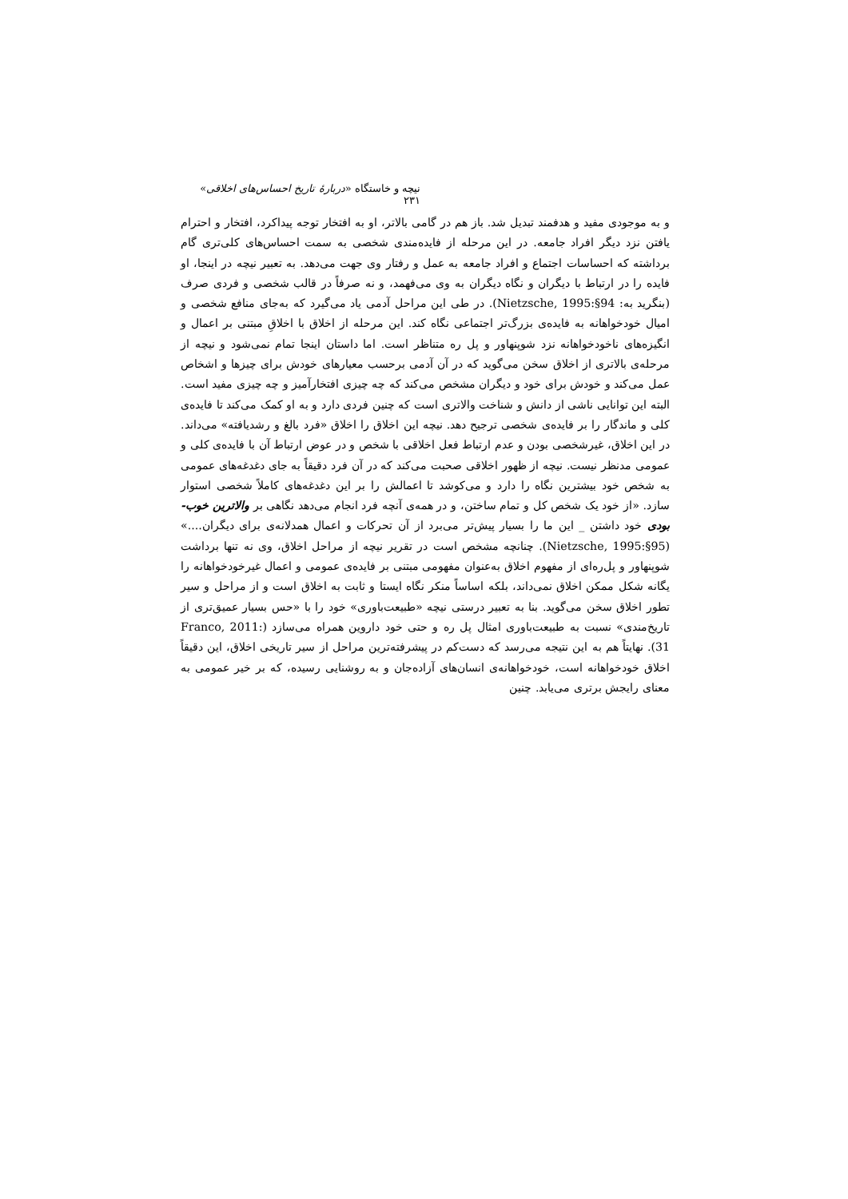نیچه و خاستگاه «دربارهٔ تاریخ احساس‌های اخلاقی» ۲۳۱
و به موجودی مفید و هدفمند تبدیل شد. باز هم در گامی بالاتر، او به افتخار توجه پیداکرد، افتخار و احترام یافتن نزد دیگر افراد جامعه. در این مرحله از فایده‌مندی شخصی به سمت احساس‌های کلی‌تری گام برداشته که احساسات اجتماع و افراد جامعه به عمل و رفتار وی جهت می‌دهد. به تعبیر نیچه در اینجا، او فایده را در ارتباط با دیگران و نگاه دیگران به وی می‌فهمد، و نه صرفاً در قالب شخصی و فردی صرف (بنگرید به: Nietzsche, 1995:§94). در طی این مراحل آدمی یاد می‌گیرد که به‌جای منافع شخصی و امیال خودخواهانه به فایده‌ی بزرگ‌تر اجتماعی نگاه کند. این مرحله از اخلاق با اخلاقِ مبتنی بر اعمال و انگیزه‌های ناخودخواهانه نزد شوپنهاور و پل ره متناظر است. اما داستان اینجا تمام نمی‌شود و نیچه از مرحله‌ی بالاتری از اخلاق سخن می‌گوید که در آن آدمی برحسب معیارهای خودش برای چیزها و اشخاص عمل می‌کند و خودش برای خود و دیگران مشخص می‌کند که چه چیزی افتخارآمیز و چه چیزی مفید است. البته این توانایی ناشی از دانش و شناخت والاتری است که چنین فردی دارد و به او کمک می‌کند تا فایده‌ی کلی و ماندگار را بر فایده‌ی شخصی ترجیح دهد. نیچه این اخلاق را اخلاق «فرد بالغ و رشدیافته» می‌داند. در این اخلاق، غیرشخصی بودن و عدم ارتباط فعل اخلاقی با شخص و در عوض ارتباط آن با فایده‌ی کلی و عمومی مدنظر نیست. نیچه از ظهور اخلاقی صحبت می‌کند که در آن فرد دقیقاً به جای دغدغه‌های عمومی به شخص خود بیشترین نگاه را دارد و می‌کوشد تا اعمالش را بر این دغدغه‌های کاملاً شخصی استوار سازد. «از خود یک شخص کل و تمام ساختن، و در همه‌ی آنچه فرد انجام می‌دهد نگاهی بر والاترین خوب-بودی خود داشتن _ این ما را بسیار پیش‌تر می‌برد از آن تحرکات و اعمال همدلانه‌ی برای دیگران....» (Nietzsche, 1995:§95). چنانچه مشخص است در تقریر نیچه از مراحل اخلاق، وی نه تنها برداشت شوپنهاور و پل‌ره‌ای از مفهوم اخلاق به‌عنوان مفهومی مبتنی بر فایده‌ی عمومی و اعمال غیرخودخواهانه را یگانه شکل ممکن اخلاق نمی‌داند، بلکه اساساً منکر نگاه ایستا و ثابت به اخلاق است و از مراحل و سیر تطور اخلاق سخن می‌گوید. بنا به تعبیر درستی نیچه «طبیعت‌باوری» خود را با «حس بسیار عمیق‌تری از تاریخ‌مندی» نسبت به طبیعت‌باوری امثال پل ره و حتی خود داروین همراه می‌سازد (Franco, 2011: 31). نهایتاً هم به این نتیجه می‌رسد که دست‌کم در پیشرفته‌ترین مراحل از سیر تاریخی اخلاق، این دقیقاً اخلاق خودخواهانه است، خودخواهانه‌ی انسان‌های آزاده‌جان و به روشنایی رسیده، که بر خیر عمومی به معنای رایجش برتری می‌یابد. چنین